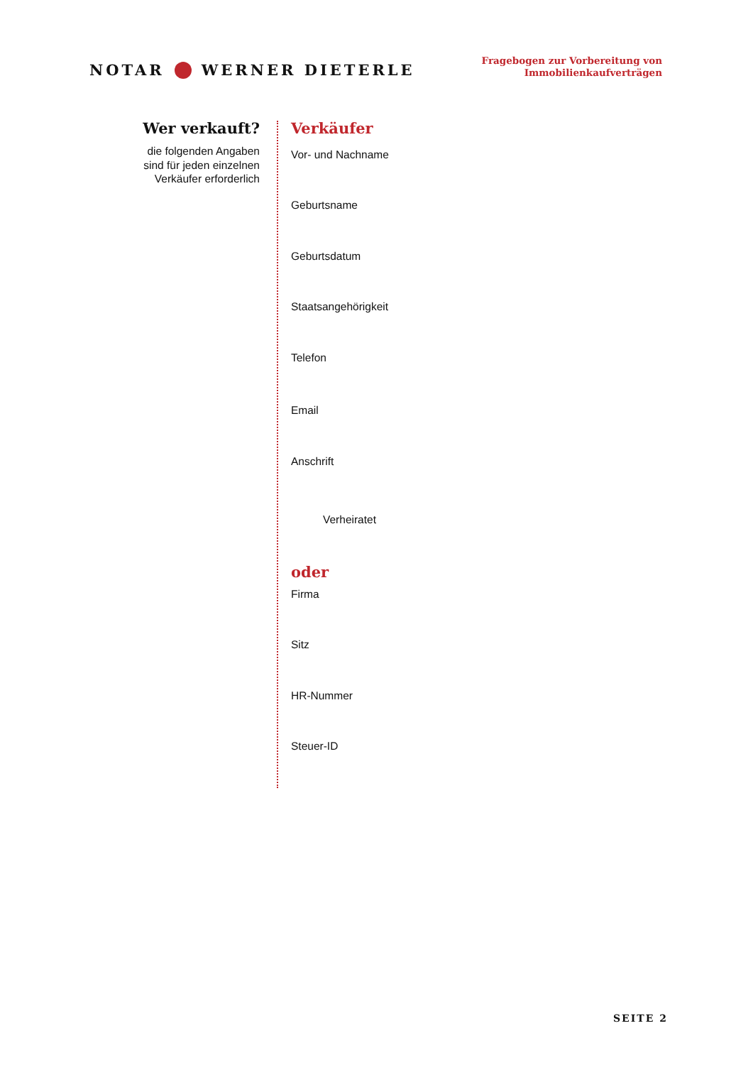NOTAR WERNER DIETERLE
Fragebogen zur Vorbereitung von
Immobilienkaufverträgen
Wer verkauft?
die folgenden Angaben
sind für jeden einzelnen
Verkäufer erforderlich
Verkäufer
Vor- und Nachname
Geburtsname
Geburtsdatum
Staatsangehörigkeit
Telefon
Email
Anschrift
Verheiratet
oder
Firma
Sitz
HR-Nummer
Steuer-ID
SEITE 2